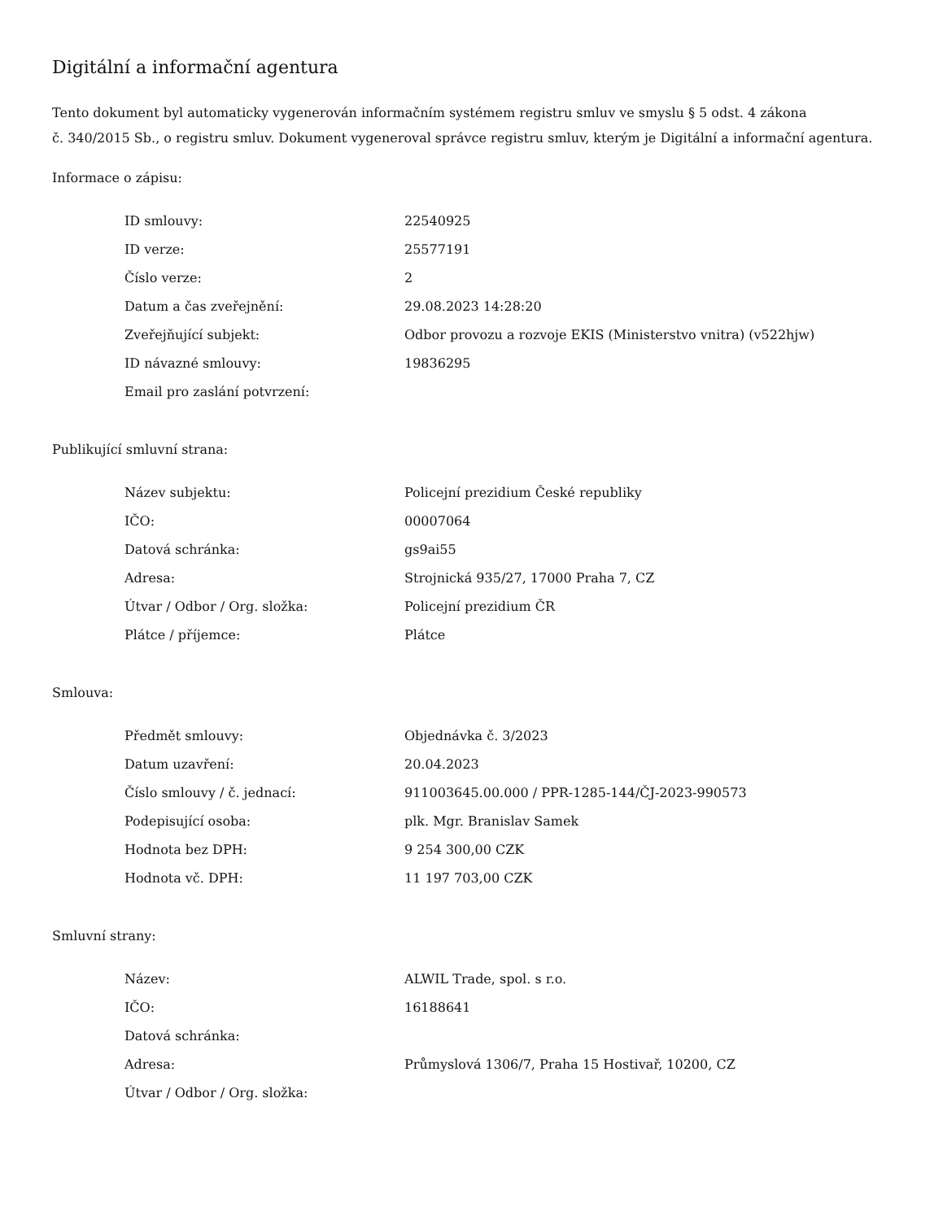Digitální a informační agentura
Tento dokument byl automaticky vygenerován informačním systémem registru smluv ve smyslu § 5 odst. 4 zákona
č. 340/2015 Sb., o registru smluv. Dokument vygeneroval správce registru smluv, kterým je Digitální a informační agentura.
Informace o zápisu:
| ID smlouvy: | 22540925 |
| ID verze: | 25577191 |
| Číslo verze: | 2 |
| Datum a čas zveřejnění: | 29.08.2023 14:28:20 |
| Zveřejňující subjekt: | Odbor provozu a rozvoje EKIS (Ministerstvo vnitra) (v522hjw) |
| ID návazné smlouvy: | 19836295 |
| Email pro zaslání potvrzení: | |
Publikující smluvní strana:
| Název subjektu: | Policejní prezidium České republiky |
| IČO: | 00007064 |
| Datová schránka: | gs9ai55 |
| Adresa: | Strojnická 935/27, 17000 Praha 7, CZ |
| Útvar / Odbor / Org. složka: | Policejní prezidium ČR |
| Plátce / příjemce: | Plátce |
Smlouva:
| Předmět smlouvy: | Objednávka č. 3/2023 |
| Datum uzavření: | 20.04.2023 |
| Číslo smlouvy / č. jednací: | 911003645.00.000 / PPR-1285-144/ČJ-2023-990573 |
| Podepisující osoba: | plk. Mgr. Branislav Samek |
| Hodnota bez DPH: | 9 254 300,00 CZK |
| Hodnota vč. DPH: | 11 197 703,00 CZK |
Smluvní strany:
| Název: | ALWIL Trade, spol. s r.o. |
| IČO: | 16188641 |
| Datová schránka: | |
| Adresa: | Průmyslová 1306/7, Praha 15 Hostivař, 10200, CZ |
| Útvar / Odbor / Org. složka: | |